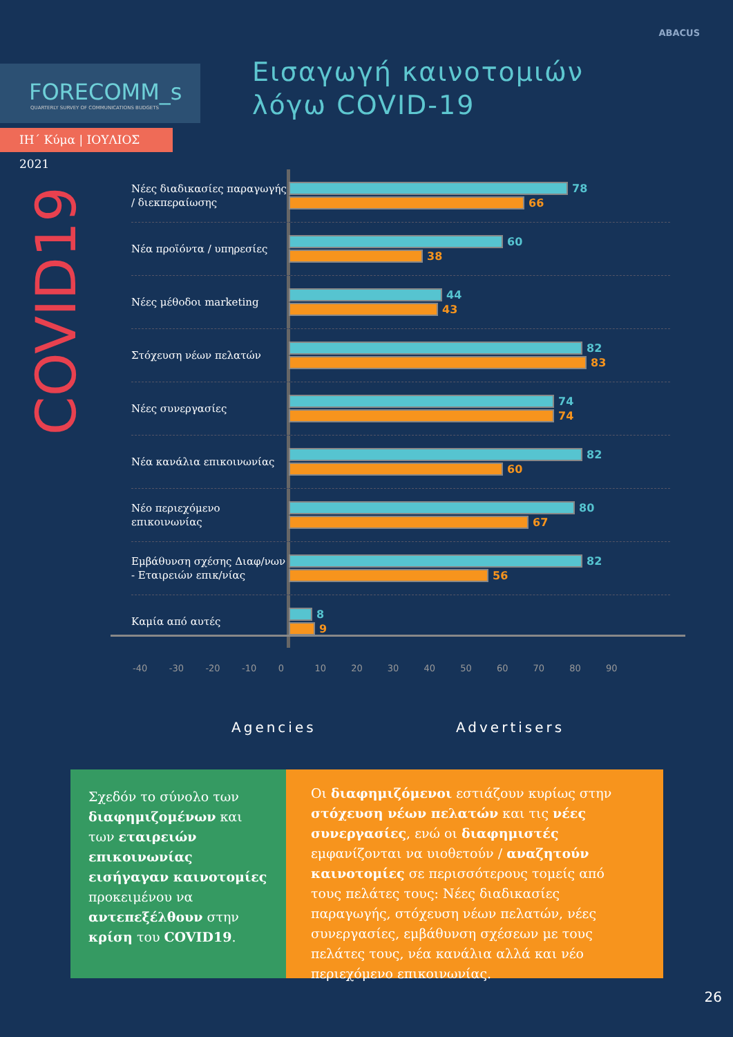ABACUS
FORECOMM_s
QUARTERLY SURVEY OF COMMUNICATIONS BUDGETS
ΙΗ΄ Κύμα | ΙΟΥΛΙΟΣ 2021
Εισαγωγή καινοτομιών
λόγω COVID-19
COVID19
Νέες διαδικασίες παραγωγής / διεκπεραίωσης
78
66
Νέα προϊόντα / υπηρεσίες
60
38
Νέες μέθοδοι marketing
44
43
Στόχευση νέων πελατών
82
83
Νέες συνεργασίες
74
74
Νέα κανάλια επικοινωνίας
82
60
Νέο περιεχόμενο επικοινωνίας
80
67
Εμβάθυνση σχέσης Διαφ/νων - Εταιρειών επικ/νίας
82
56
Καμία από αυτές
8
9
-40 -30 -20 -10 0 10 20 30 40 50 60 70 80 90
Agencies Advertisers
Σχεδόν το σύνολο των διαφημιζομένων και των εταιρειών επικοινωνίας εισήγαγαν καινοτομίες προκειμένου να αντεπεξέλθουν στην κρίση του COVID19.
Οι διαφημιζόμενοι εστιάζουν κυρίως στην στόχευση νέων πελατών και τις νέες συνεργασίες, ενώ οι διαφημιστές εμφανίζονται να υιοθετούν / αναζητούν καινοτομίες σε περισσότερους τομείς από τους πελάτες τους: Νέες διαδικασίες παραγωγής, στόχευση νέων πελατών, νέες συνεργασίες, εμβάθυνση σχέσεων με τους πελάτες τους, νέα κανάλια αλλά και νέο περιεχόμενο επικοινωνίας.
26